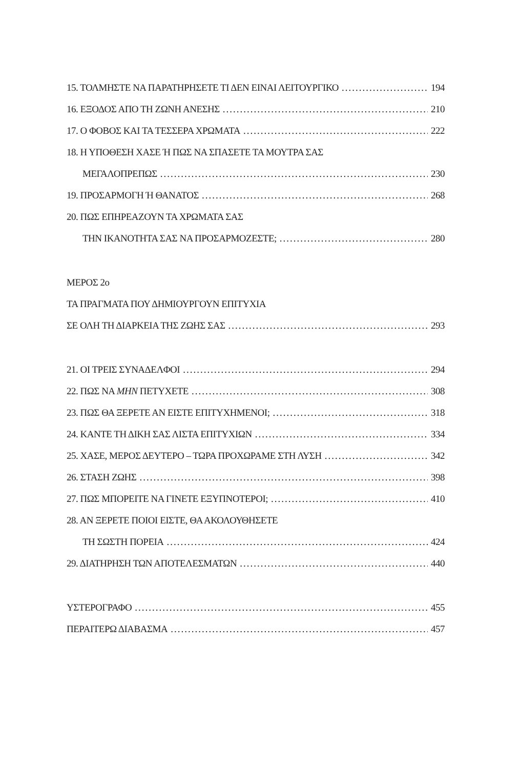15. ΤΟΛΜΗΣΤΕ ΝΑ ΠΑΡΑΤΗΡΗΣΕΤΕ ΤΙ ΔΕΝ ΕΙΝΑΙ ΛΕΙΤΟΥΡΓΙΚΟ 194
16. ΕΞΟΔΟΣ ΑΠΟ ΤΗ ΖΩΝΗ ΑΝΕΣΗΣ 210
17. Ο ΦΟΒΟΣ ΚΑΙ ΤΑ ΤΕΣΣΕΡΑ ΧΡΩΜΑΤΑ 222
18. Η ΥΠΟΘΕΣΗ ΧΑΣΕ Ή ΠΩΣ ΝΑ ΣΠΑΣΕΤΕ ΤΑ ΜΟΥΤΡΑ ΣΑΣ
ΜΕΓΑΛΟΠΡΕΠΩΣ 230
19. ΠΡΟΣΑΡΜΟΓΗ Ή ΘΑΝΑΤΟΣ 268
20. ΠΩΣ ΕΠΗΡΕΑΖΟΥΝ ΤΑ ΧΡΩΜΑΤΑ ΣΑΣ
ΤΗΝ ΙΚΑΝΟΤΗΤΑ ΣΑΣ ΝΑ ΠΡΟΣΑΡΜΟΖΕΣΤΕ; 280
ΜΕΡΟΣ 2ο
ΤΑ ΠΡΑΓΜΑΤΑ ΠΟΥ ΔΗΜΙΟΥΡΓΟΥΝ ΕΠΙΤΥΧΙΑ
ΣΕ ΟΛΗ ΤΗ ΔΙΑΡΚΕΙΑ ΤΗΣ ΖΩΗΣ ΣΑΣ 293
21. ΟΙ ΤΡΕΙΣ ΣΥΝΑΔΕΛΦΟΙ 294
22. ΠΩΣ ΝΑ ΜΗΝ ΠΕΤΥΧΕΤΕ 308
23. ΠΩΣ ΘΑ ΞΕΡΕΤΕ ΑΝ ΕΙΣΤΕ ΕΠΙΤΥΧΗΜΕΝΟΙ; 318
24. ΚΑΝΤΕ ΤΗ ΔΙΚΗ ΣΑΣ ΛΙΣΤΑ ΕΠΙΤΥΧΙΩΝ 334
25. ΧΑΣΕ, ΜΕΡΟΣ ΔΕΥΤΕΡΟ – ΤΩΡΑ ΠΡΟΧΩΡΑΜΕ ΣΤΗ ΛΥΣΗ 342
26. ΣΤΑΣΗ ΖΩΗΣ 398
27. ΠΩΣ ΜΠΟΡΕΙΤΕ ΝΑ ΓΙΝΕΤΕ ΕΞΥΠΝΟΤΕΡΟΙ; 410
28. ΑΝ ΞΕΡΕΤΕ ΠΟΙΟΙ ΕΙΣΤΕ, ΘΑ ΑΚΟΛΟΥΘΗΣΕΤΕ
ΤΗ ΣΩΣΤΗ ΠΟΡΕΙΑ 424
29. ΔΙΑΤΗΡΗΣΗ ΤΩΝ ΑΠΟΤΕΛΕΣΜΑΤΩΝ 440
ΥΣΤΕΡΟΓΡΑΦΟ 455
ΠΕΡΑΙΤΕΡΩ ΔΙΑΒΑΣΜΑ 457